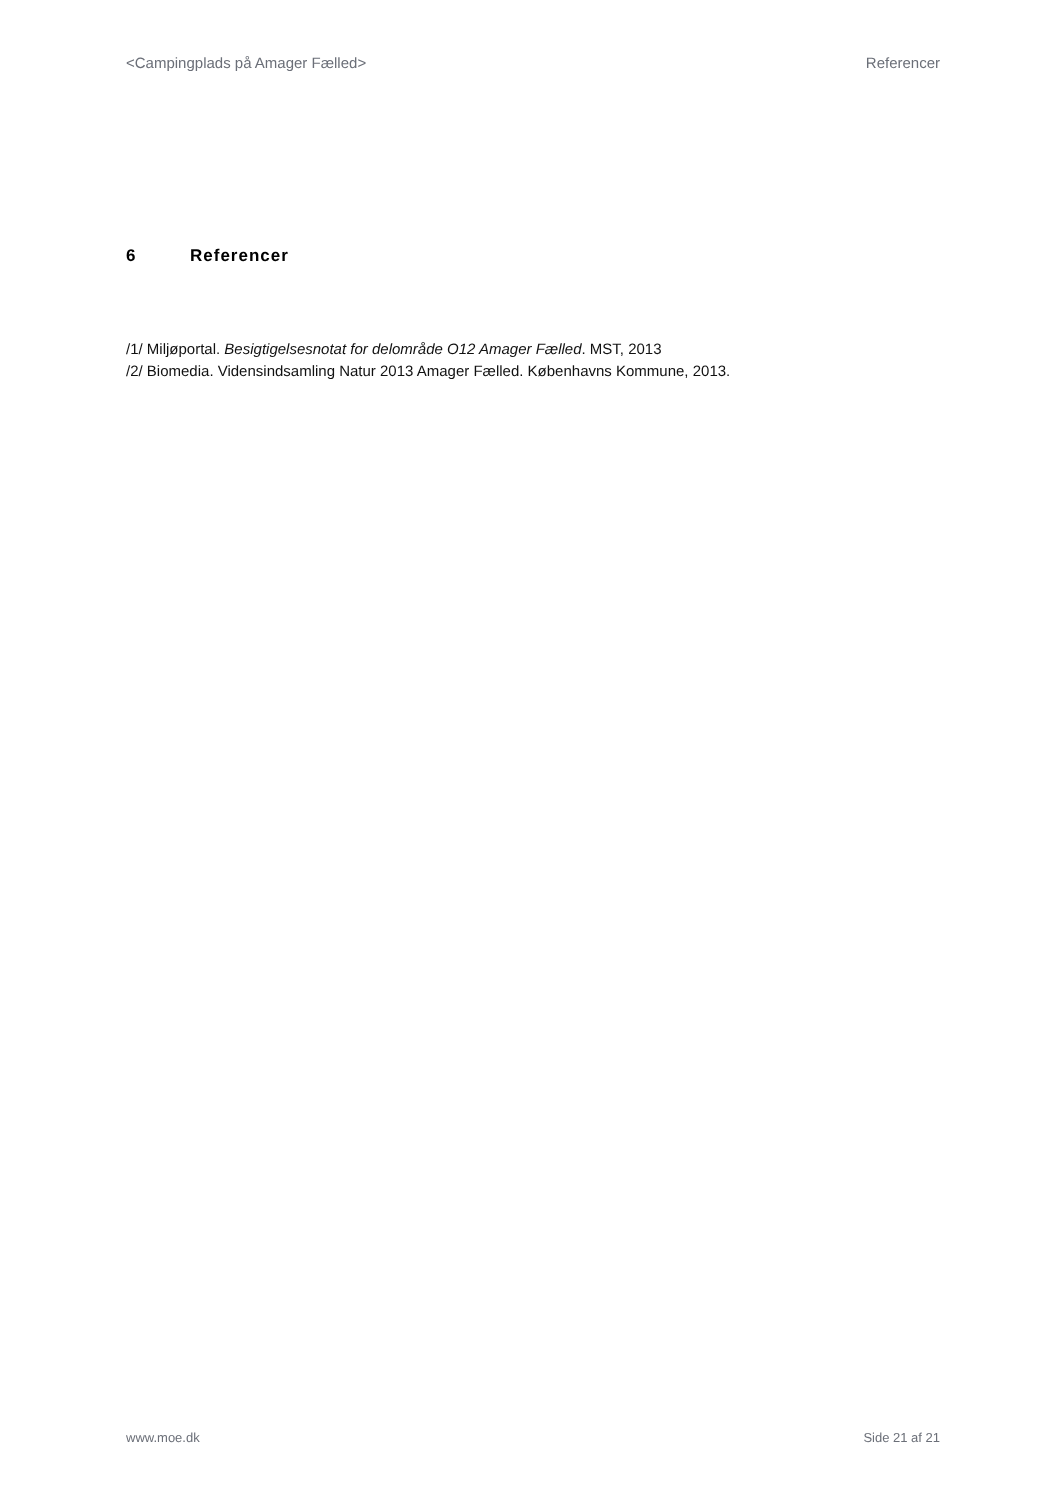<Campingplads på Amager Fælled> Referencer
6 Referencer
/1/ Miljøportal. Besigtigelsesnotat for delområde O12 Amager Fælled. MST, 2013
/2/ Biomedia. Vidensindsamling Natur 2013 Amager Fælled. Københavns Kommune, 2013.
www.moe.dk Side 21 af 21